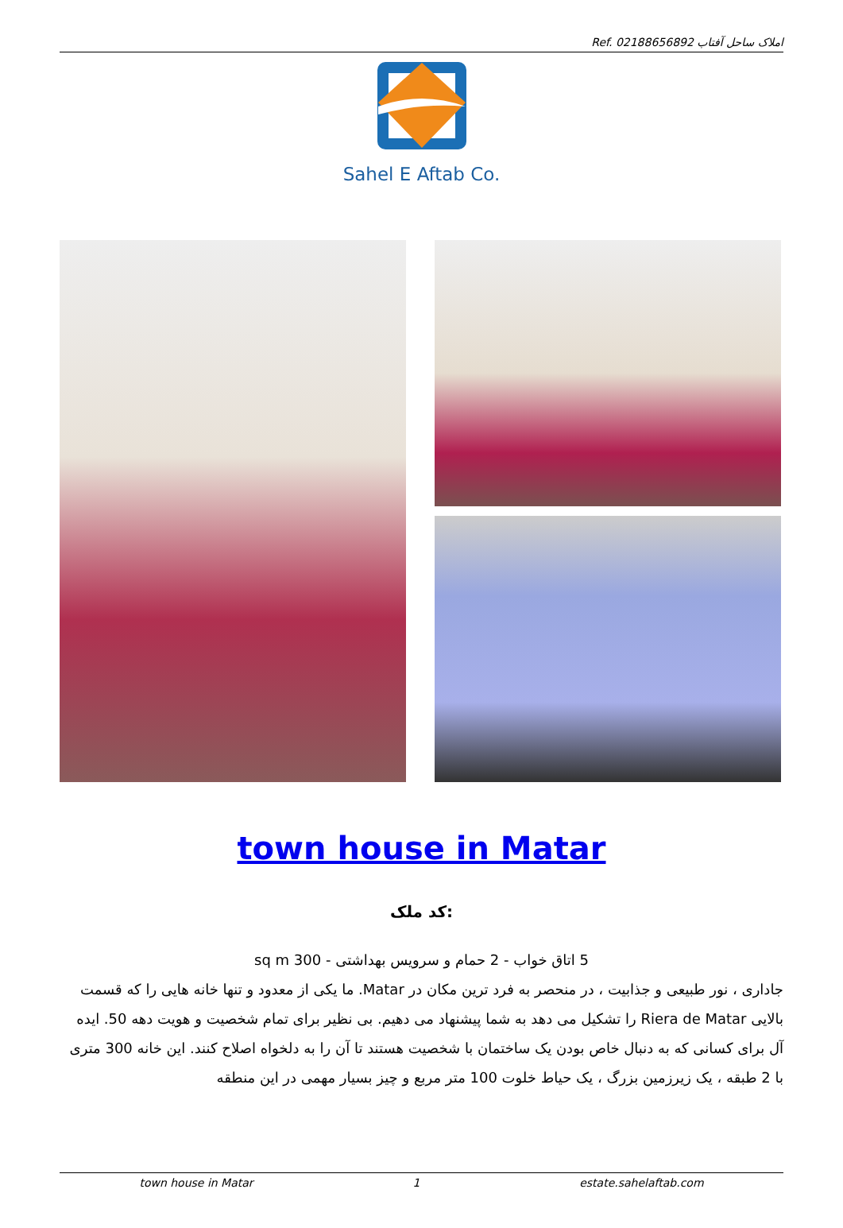Ref. املاک ساحل آفتاب 02188656892
Sahel E Aftab Co.
town house in Matar
کد ملک:
5 اتاق خواب - 2 حمام و سرویس بهداشتی - 300 sq m
جاداری ، نور طبیعی و جذابیت ، در منحصر به فرد ترین مکان در Matar. ما یکی از معدود و تنها خانه هایی را که قسمت بالایی Riera de Matar را تشکیل می دهد به شما پیشنهاد می دهیم. بی نظیر برای تمام شخصیت و هویت دهه 50. ایده آل برای کسانی که به دنبال خاص بودن یک ساختمان با شخصیت هستند تا آن را به دلخواه اصلاح کنند. این خانه 300 متری با 2 طبقه ، یک زیرزمین بزرگ ، یک حیاط خلوت 100 متر مربع و چیز بسیار مهمی در این منطقه
town house in Matar 1 estate.sahelaftab.com